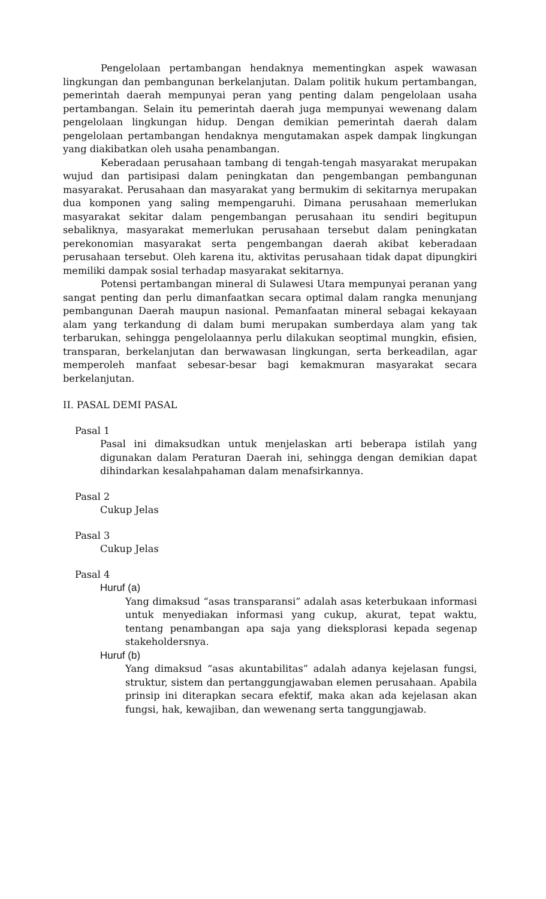Pengelolaan pertambangan hendaknya mementingkan aspek wawasan lingkungan dan pembangunan berkelanjutan. Dalam politik hukum pertambangan, pemerintah daerah mempunyai peran yang penting dalam pengelolaan usaha pertambangan. Selain itu pemerintah daerah juga mempunyai wewenang dalam pengelolaan lingkungan hidup. Dengan demikian pemerintah daerah dalam pengelolaan pertambangan hendaknya mengutamakan aspek dampak lingkungan yang diakibatkan oleh usaha penambangan.
Keberadaan perusahaan tambang di tengah-tengah masyarakat merupakan wujud dan partisipasi dalam peningkatan dan pengembangan pembangunan masyarakat. Perusahaan dan masyarakat yang bermukim di sekitarnya merupakan dua komponen yang saling mempengaruhi. Dimana perusahaan memerlukan masyarakat sekitar dalam pengembangan perusahaan itu sendiri begitupun sebaliknya, masyarakat memerlukan perusahaan tersebut dalam peningkatan perekonomian masyarakat serta pengembangan daerah akibat keberadaan perusahaan tersebut. Oleh karena itu, aktivitas perusahaan tidak dapat dipungkiri memiliki dampak sosial terhadap masyarakat sekitarnya.
Potensi pertambangan mineral di Sulawesi Utara mempunyai peranan yang sangat penting dan perlu dimanfaatkan secara optimal dalam rangka menunjang pembangunan Daerah maupun nasional. Pemanfaatan mineral sebagai kekayaan alam yang terkandung di dalam bumi merupakan sumberdaya alam yang tak terbarukan, sehingga pengelolaannya perlu dilakukan seoptimal mungkin, efisien, transparan, berkelanjutan dan berwawasan lingkungan, serta berkeadilan, agar memperoleh manfaat sebesar-besar bagi kemakmuran masyarakat secara berkelanjutan.
II. PASAL DEMI PASAL
Pasal 1
Pasal ini dimaksudkan untuk menjelaskan arti beberapa istilah yang digunakan dalam Peraturan Daerah ini, sehingga dengan demikian dapat dihindarkan kesalahpahaman dalam menafsirkannya.
Pasal 2
Cukup Jelas
Pasal 3
Cukup Jelas
Pasal 4
Huruf (a)
Yang dimaksud “asas transparansi” adalah asas keterbukaan informasi untuk menyediakan informasi yang cukup, akurat, tepat waktu, tentang penambangan apa saja yang dieksplorasi kepada segenap stakeholdersnya.
Huruf (b)
Yang dimaksud “asas akuntabilitas” adalah adanya kejelasan fungsi, struktur, sistem dan pertanggungjawaban elemen perusahaan. Apabila prinsip ini diterapkan secara efektif, maka akan ada kejelasan akan fungsi, hak, kewajiban, dan wewenang serta tanggungjawab.